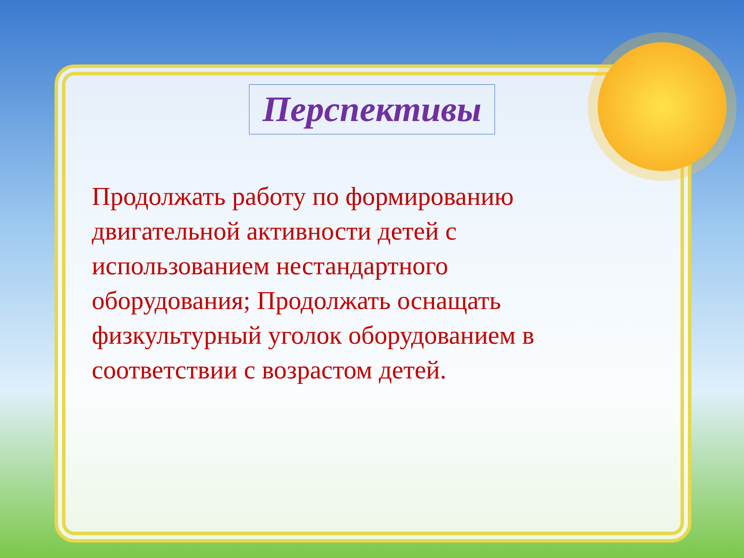Перспективы
Продолжать работу по формированию двигательной активности детей с использованием нестандартного оборудования; Продолжать оснащать физкультурный уголок оборудованием в соответствии с возрастом детей.